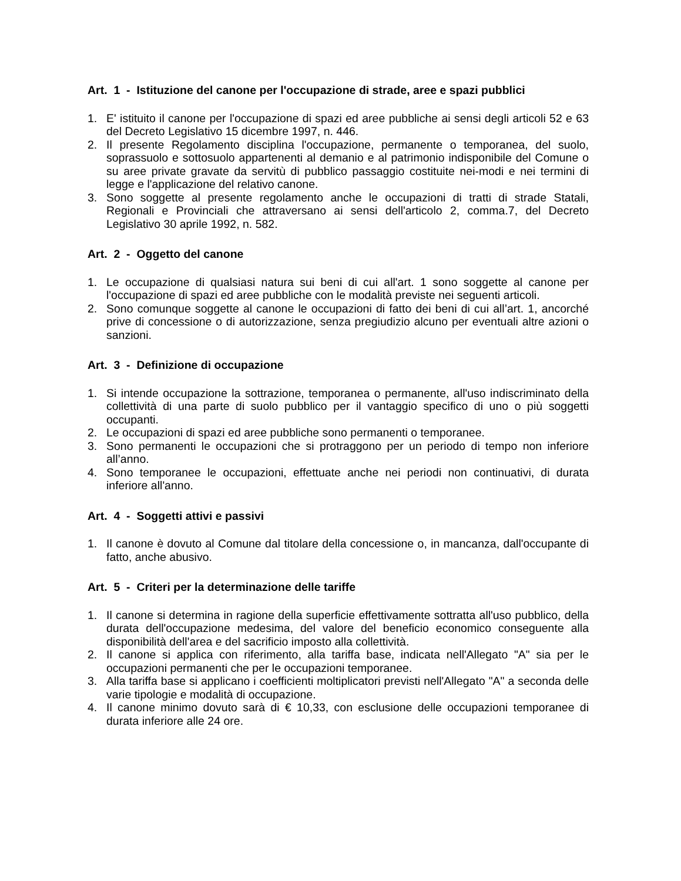Art. 1 - Istituzione del canone per l'occupazione di strade, aree e spazi pubblici
1. E' istituito il canone per l'occupazione di spazi ed aree pubbliche ai sensi degli articoli 52 e 63 del Decreto Legislativo 15 dicembre 1997, n. 446.
2. Il presente Regolamento disciplina l'occupazione, permanente o temporanea, del suolo, soprassuolo e sottosuolo appartenenti al demanio e al patrimonio indisponibile del Comune o su aree private gravate da servitù di pubblico passaggio costituite nei-modi e nei termini di legge e l'applicazione del relativo canone.
3. Sono soggette al presente regolamento anche le occupazioni di tratti di strade Statali, Regionali e Provinciali che attraversano ai sensi dell'articolo 2, comma.7, del Decreto Legislativo 30 aprile 1992, n. 582.
Art. 2 - Oggetto del canone
1. Le occupazione di qualsiasi natura sui beni di cui all'art. 1 sono soggette al canone per l'occupazione di spazi ed aree pubbliche con le modalità previste nei seguenti articoli.
2. Sono comunque soggette al canone le occupazioni di fatto dei beni di cui all’art. 1, ancorché prive di concessione o di autorizzazione, senza pregiudizio alcuno per eventuali altre azioni o sanzioni.
Art. 3 - Definizione di occupazione
1. Si intende occupazione la sottrazione, temporanea o permanente, all'uso indiscriminato della collettività di una parte di suolo pubblico per il vantaggio specifico di uno o più soggetti occupanti.
2. Le occupazioni di spazi ed aree pubbliche sono permanenti o temporanee.
3. Sono permanenti le occupazioni che si protraggono per un periodo di tempo non inferiore all’anno.
4. Sono temporanee le occupazioni, effettuate anche nei periodi non continuativi, di durata inferiore all'anno.
Art. 4 - Soggetti attivi e passivi
1. Il canone è dovuto al Comune dal titolare della concessione o, in mancanza, dall'occupante di fatto, anche abusivo.
Art. 5 - Criteri per la determinazione delle tariffe
1. Il canone si determina in ragione della superficie effettivamente sottratta all'uso pubblico, della durata dell'occupazione medesima, del valore del beneficio economico conseguente alla disponibilità dell'area e del sacrificio imposto alla collettività.
2. Il canone si applica con riferimento, alla tariffa base, indicata nell'Allegato "A" sia per le occupazioni permanenti che per le occupazioni temporanee.
3. Alla tariffa base si applicano i coefficienti moltiplicatori previsti nell'Allegato "A" a seconda delle varie tipologie e modalità di occupazione.
4. Il canone minimo dovuto sarà di € 10,33, con esclusione delle occupazioni temporanee di durata inferiore alle 24 ore.